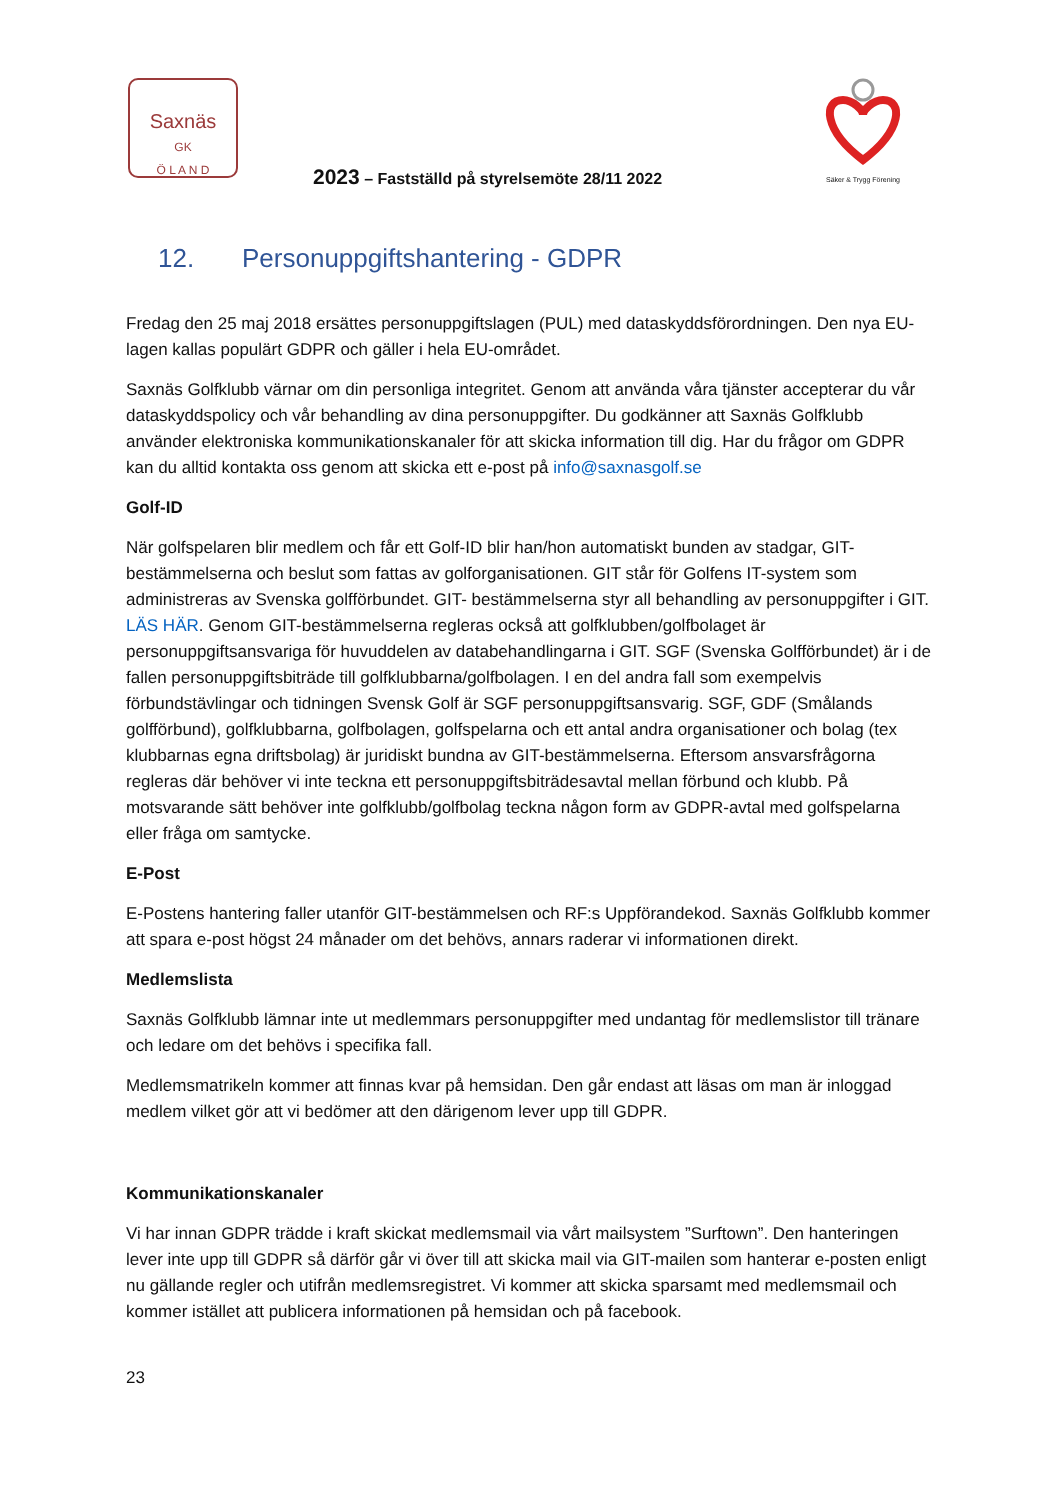Saxnäs
GK
Ö L A N D
2023 – Fastställd på styrelsemöte 28/11 2022
Säker & Trygg Förening
12. Personuppgiftshantering - GDPR
Fredag den 25 maj 2018 ersättes personuppgiftslagen (PUL) med dataskyddsförordningen. Den nya EU-lagen kallas populärt GDPR och gäller i hela EU-området.
Saxnäs Golfklubb värnar om din personliga integritet. Genom att använda våra tjänster accepterar du vår dataskyddspolicy och vår behandling av dina personuppgifter. Du godkänner att Saxnäs Golfklubb använder elektroniska kommunikationskanaler för att skicka information till dig. Har du frågor om GDPR kan du alltid kontakta oss genom att skicka ett e-post på info@saxnasgolf.se
Golf-ID
När golfspelaren blir medlem och får ett Golf-ID blir han/hon automatiskt bunden av stadgar, GIT-bestämmelserna och beslut som fattas av golforganisationen. GIT står för Golfens IT-system som administreras av Svenska golfförbundet. GIT- bestämmelserna styr all behandling av personuppgifter i GIT. LÄS HÄR. Genom GIT-bestämmelserna regleras också att golfklubben/golfbolaget är personuppgiftsansvariga för huvuddelen av databehandlingarna i GIT. SGF (Svenska Golfförbundet) är i de fallen personuppgiftsbiträde till golfklubbarna/golfbolagen. I en del andra fall som exempelvis förbundstävlingar och tidningen Svensk Golf är SGF personuppgiftsansvarig. SGF, GDF (Smålands golfförbund), golfklubbarna, golfbolagen, golfspelarna och ett antal andra organisationer och bolag (tex klubbarnas egna driftsbolag) är juridiskt bundna av GIT-bestämmelserna. Eftersom ansvarsfrågorna regleras där behöver vi inte teckna ett personuppgiftsbiträdesavtal mellan förbund och klubb. På motsvarande sätt behöver inte golfklubb/golfbolag teckna någon form av GDPR-avtal med golfspelarna eller fråga om samtycke.
E-Post
E-Postens hantering faller utanför GIT-bestämmelsen och RF:s Uppförandekod. Saxnäs Golfklubb kommer att spara e-post högst 24 månader om det behövs, annars raderar vi informationen direkt.
Medlemslista
Saxnäs Golfklubb lämnar inte ut medlemmars personuppgifter med undantag för medlemslistor till tränare och ledare om det behövs i specifika fall.
Medlemsmatrikeln kommer att finnas kvar på hemsidan. Den går endast att läsas om man är inloggad medlem vilket gör att vi bedömer att den därigenom lever upp till GDPR.
Kommunikationskanaler
Vi har innan GDPR trädde i kraft skickat medlemsmail via vårt mailsystem ”Surftown”. Den hanteringen lever inte upp till GDPR så därför går vi över till att skicka mail via GIT-mailen som hanterar e-posten enligt nu gällande regler och utifrån medlemsregistret. Vi kommer att skicka sparsamt med medlemsmail och kommer istället att publicera informationen på hemsidan och på facebook.
23